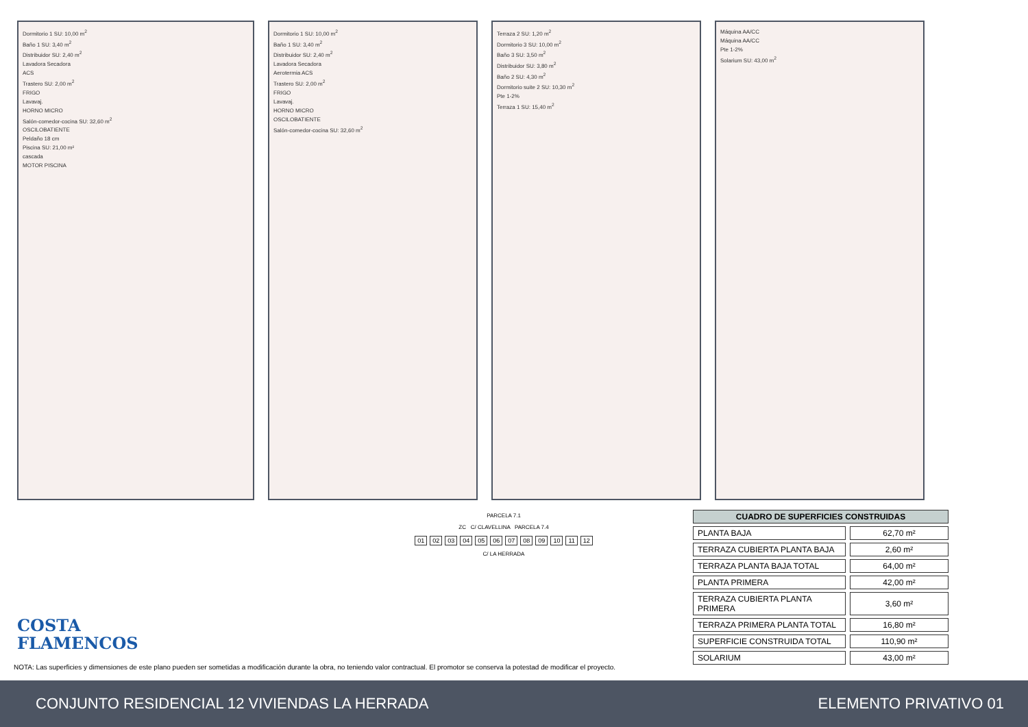Dormitorio 1 SU: 10,00 m<sup>2</sup>
Baño 1 SU: 3,40 m<sup>2</sup>
Distribuidor SU: 2,40 m<sup>2</sup>
Lavadora Secadora
ACS
Trastero SU: 2,00 m<sup>2</sup>
FRIGO
Lavavaj.
HORNO MICRO
Salón-comedor-cocina SU: 32,60 m<sup>2</sup>
OSCILOBATIENTE
Peldaño 18 cm
Piscina SU: 21,00 m²
cascada
MOTOR PISCINA
Dormitorio 1 SU: 10,00 m<sup>2</sup>
Baño 1 SU: 3,40 m<sup>2</sup>
Distribuidor SU: 2,40 m<sup>2</sup>
Lavadora Secadora
Aerotermia ACS
Trastero SU: 2,00 m<sup>2</sup>
FRIGO
Lavavaj.
HORNO MICRO
OSCILOBATIENTE
Salón-comedor-cocina SU: 32,60 m<sup>2</sup>
Terraza 2 SU: 1,20 m<sup>2</sup>
Dormitorio 3 SU: 10,00 m<sup>2</sup>
Baño 3 SU: 3,50 m<sup>2</sup>
Distribuidor SU: 3,80 m<sup>2</sup>
Baño 2 SU: 4,30 m<sup>2</sup>
Dormitorio suite 2 SU: 10,30 m<sup>2</sup>
Pte 1-2%
Terraza 1 SU: 15,40 m<sup>2</sup>
Máquina AA/CC
Máquina AA/CC
Pte 1-2%
Solarium SU: 43,00 m<sup>2</sup>
COSTA
FLAMENCOS
PARCELA 7.1
ZC C/ CLAVELLINA PARCELA 7.4
01 02 03 04 05 06 07 08 09 10 11 12
C/ LA HERRADA
| CUADRO DE SUPERFICIES CONSTRUIDAS | |
| --- | --- |
| PLANTA BAJA | 62,70 m² |
| TERRAZA CUBIERTA PLANTA BAJA | 2,60 m² |
| TERRAZA PLANTA BAJA TOTAL | 64,00 m² |
| PLANTA PRIMERA | 42,00 m² |
| TERRAZA CUBIERTA PLANTA PRIMERA | 3,60 m² |
| TERRAZA PRIMERA PLANTA TOTAL | 16,80 m² |
| SUPERFICIE CONSTRUIDA TOTAL | 110,90 m² |
| SOLARIUM | 43,00 m² |
NOTA: Las superficies y dimensiones de este plano pueden ser sometidas a modificación durante la obra, no teniendo valor contractual. El promotor se conserva la potestad de modificar el proyecto.
CONJUNTO RESIDENCIAL 12 VIVIENDAS LA HERRADA ELEMENTO PRIVATIVO 01